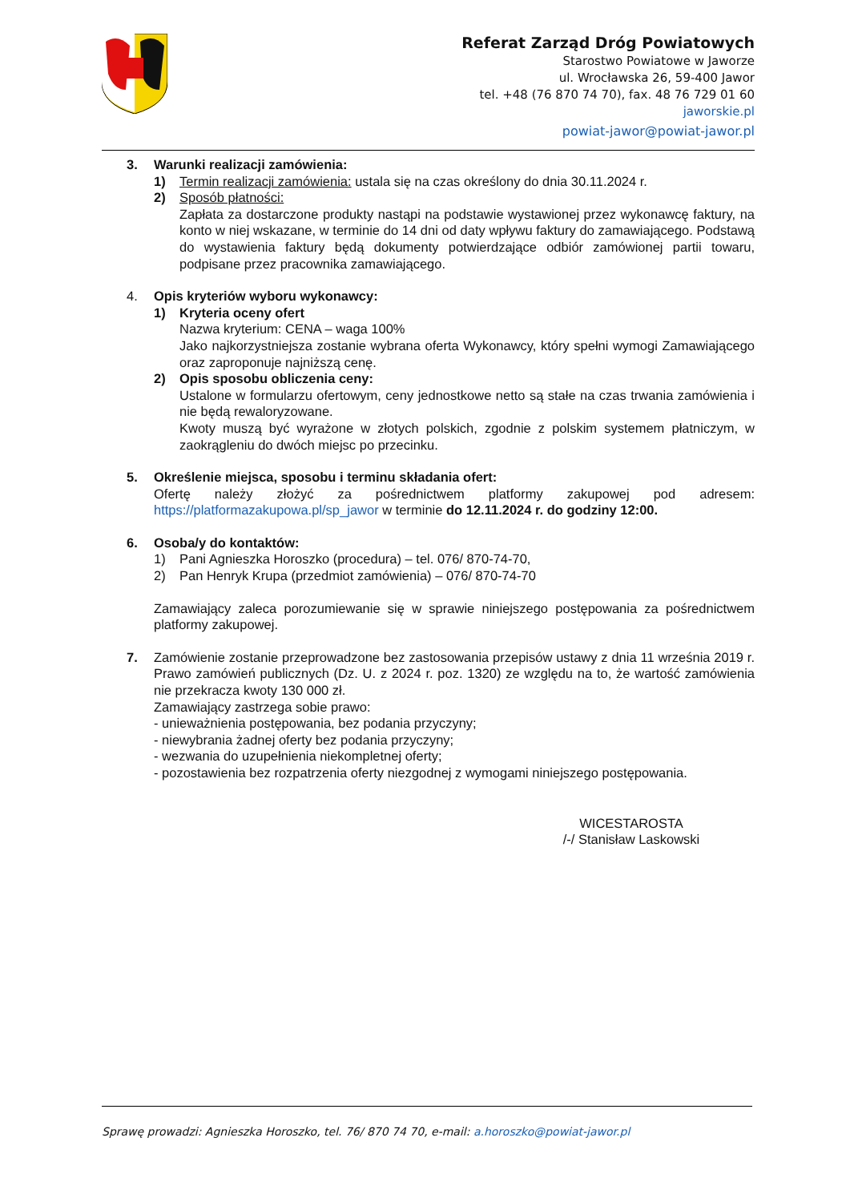Referat Zarząd Dróg Powiatowych
Starostwo Powiatowe w Jaworze
ul. Wrocławska 26, 59-400 Jawor
tel. +48 (76 870 74 70), fax. 48 76 729 01 60
jaworskie.pl
powiat-jawor@powiat-jawor.pl
3. Warunki realizacji zamówienia:
1) Termin realizacji zamówienia: ustala się na czas określony do dnia 30.11.2024 r.
2) Sposób płatności:
Zapłata za dostarczone produkty nastąpi na podstawie wystawionej przez wykonawcę faktury, na konto w niej wskazane, w terminie do 14 dni od daty wpływu faktury do zamawiającego. Podstawą do wystawienia faktury będą dokumenty potwierdzające odbiór zamówionej partii towaru, podpisane przez pracownika zamawiającego.
4. Opis kryteriów wyboru wykonawcy:
1) Kryteria oceny ofert
Nazwa kryterium: CENA – waga 100%
Jako najkorzystniejsza zostanie wybrana oferta Wykonawcy, który spełni wymogi Zamawiającego oraz zaproponuje najniższą cenę.
2) Opis sposobu obliczenia ceny:
Ustalone w formularzu ofertowym, ceny jednostkowe netto są stałe na czas trwania zamówienia i nie będą rewaloryzowane.
Kwoty muszą być wyrażone w złotych polskich, zgodnie z polskim systemem płatniczym, w zaokrągleniu do dwóch miejsc po przecinku.
5. Określenie miejsca, sposobu i terminu składania ofert:
Ofertę należy złożyć za pośrednictwem platformy zakupowej pod adresem: https://platformazakupowa.pl/sp_jawor w terminie do 12.11.2024 r. do godziny 12:00.
6. Osoba/y do kontaktów:
1) Pani Agnieszka Horoszko (procedura) – tel. 076/ 870-74-70,
2) Pan Henryk Krupa (przedmiot zamówienia) – 076/ 870-74-70
Zamawiający zaleca porozumiewanie się w sprawie niniejszego postępowania za pośrednictwem platformy zakupowej.
7. Zamówienie zostanie przeprowadzone bez zastosowania przepisów ustawy z dnia 11 września 2019 r. Prawo zamówień publicznych (Dz. U. z 2024 r. poz. 1320) ze względu na to, że wartość zamówienia nie przekracza kwoty 130 000 zł.
Zamawiający zastrzega sobie prawo:
- unieważnienia postępowania, bez podania przyczyny;
- niewybrania żadnej oferty bez podania przyczyny;
- wezwania do uzupełnienia niekompletnej oferty;
- pozostawienia bez rozpatrzenia oferty niezgodnej z wymogami niniejszego postępowania.
WICESTAROSTA
/-/ Stanisław Laskowski
Sprawę prowadzi: Agnieszka Horoszko, tel. 76/ 870 74 70, e-mail: a.horoszko@powiat-jawor.pl